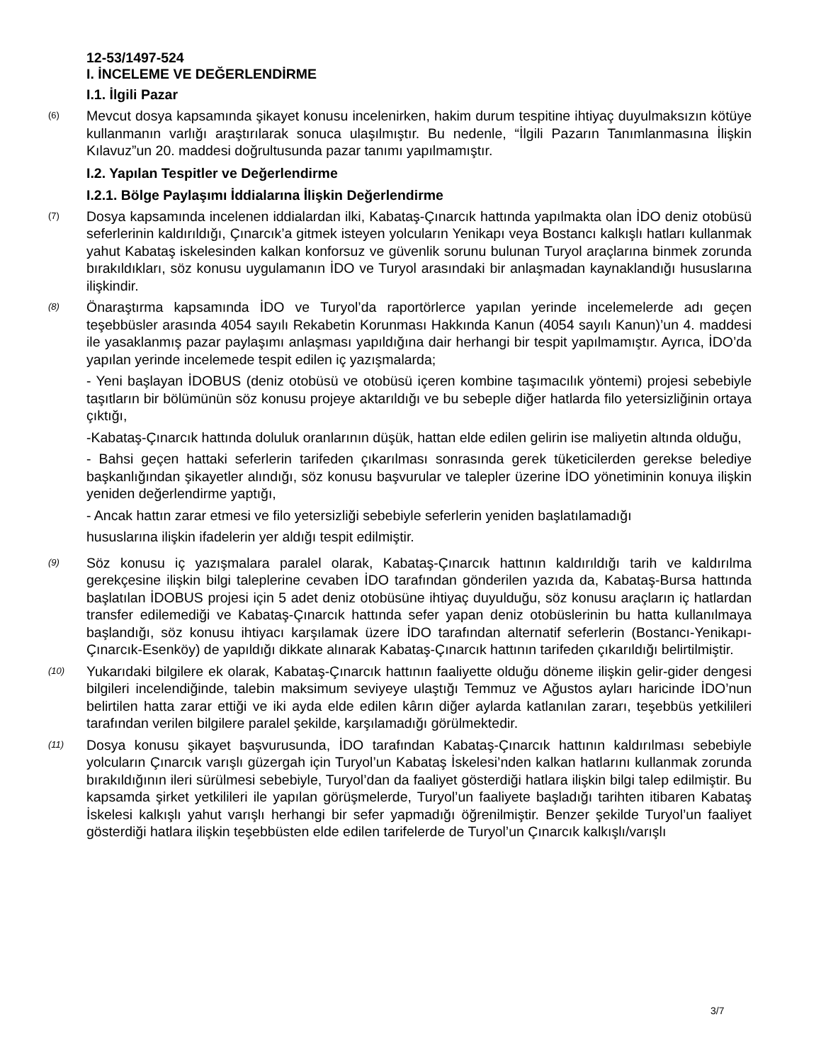12-53/1497-524
I. İNCELEME VE DEĞERLENDİRME
I.1. İlgili Pazar
(6)
Mevcut dosya kapsamında şikayet konusu incelenirken, hakim durum tespitine ihtiyaç duyulmaksızın kötüye kullanmanın varlığı araştırılarak sonuca ulaşılmıştır. Bu nedenle, “İlgili Pazarın Tanımlanmasına İlişkin Kılavuz”un 20. maddesi doğrultusunda pazar tanımı yapılmamıştır.
I.2. Yapılan Tespitler ve Değerlendirme
I.2.1. Bölge Paylaşımı İddialarına İlişkin Değerlendirme
(7)
Dosya kapsamında incelenen iddialardan ilki, Kabataş-Çınarcık hattında yapılmakta olan İDO deniz otobüsü seferlerinin kaldırıldığı, Çınarcık’a gitmek isteyen yolcuların Yenikapı veya Bostancı kalkışlı hatları kullanmak yahut Kabataş iskelesinden kalkan konforsuz ve güvenlik sorunu bulunan Turyol araçlarına binmek zorunda bırakıldıkları, söz konusu uygulamanın İDO ve Turyol arasındaki bir anlaşmadan kaynaklandığı hususlarına ilişkindir.
(8)
Önaraştırma kapsamında İDO ve Turyol’da raportörlerce yapılan yerinde incelemelerde adı geçen teşebbüsler arasında 4054 sayılı Rekabetin Korunması Hakkında Kanun (4054 sayılı Kanun)’un 4. maddesi ile yasaklanmış pazar paylaşımı anlaşması yapıldığına dair herhangi bir tespit yapılmamıştır. Ayrıca, İDO’da yapılan yerinde incelemede tespit edilen iç yazışmalarda;
- Yeni başlayan İDOBUS (deniz otobüsü ve otobüsü içeren kombine taşımacılık yöntemi) projesi sebebiyle taşıtların bir bölümünün söz konusu projeye aktarıldığı ve bu sebeple diğer hatlarda filo yetersizliğinin ortaya çıktığı,
-Kabataş-Çınarcık hattında doluluk oranlarının düşük, hattan elde edilen gelirin ise maliyetin altında olduğu,
- Bahsi geçen hattaki seferlerin tarifeden çıkarılması sonrasında gerek tüketicilerden gerekse belediye başkanlığından şikayetler alındığı, söz konusu başvurular ve talepler üzerine İDO yönetiminin konuya ilişkin yeniden değerlendirme yaptığı,
- Ancak hattın zarar etmesi ve filo yetersizliği sebebiyle seferlerin yeniden başlatılamadığı
hususlarına ilişkin ifadelerin yer aldığı tespit edilmiştir.
(9)
Söz konusu iç yazışmalara paralel olarak, Kabataş-Çınarcık hattının kaldırıldığı tarih ve kaldırılma gerekçesine ilişkin bilgi taleplerine cevaben İDO tarafından gönderilen yazıda da, Kabataş-Bursa hattında başlatılan İDOBUS projesi için 5 adet deniz otobüsüne ihtiyaç duyulduğu, söz konusu araçların iç hatlardan transfer edilemediği ve Kabataş-Çınarcık hattında sefer yapan deniz otobüslerinin bu hatta kullanılmaya başlandığı, söz konusu ihtiyacı karşılamak üzere İDO tarafından alternatif seferlerin (Bostancı-Yenikapı-Çınarcık-Esenköy) de yapıldığı dikkate alınarak Kabataş-Çınarcık hattının tarifeden çıkarıldığı belirtilmiştir.
(10)
Yukarıdaki bilgilere ek olarak, Kabataş-Çınarcık hattının faaliyette olduğu döneme ilişkin gelir-gider dengesi bilgileri incelendiğinde, talebin maksimum seviyeye ulaştığı Temmuz ve Ağustos ayları haricinde İDO’nun belirtilen hatta zarar ettiği ve iki ayda elde edilen kârın diğer aylarda katlanılan zararı, teşebbüs yetkilileri tarafından verilen bilgilere paralel şekilde, karşılamadığı görülmektedir.
(11)
Dosya konusu şikayet başvurusunda, İDO tarafından Kabataş-Çınarcık hattının kaldırılması sebebiyle yolcuların Çınarcık varışlı güzergah için Turyol’un Kabataş İskelesi’nden kalkan hatlarını kullanmak zorunda bırakıldığının ileri sürülmesi sebebiyle, Turyol’dan da faaliyet gösterdiği hatlara ilişkin bilgi talep edilmiştir. Bu kapsamda şirket yetkilileri ile yapılan görüşmelerde, Turyol’un faaliyete başladığı tarihten itibaren Kabataş İskelesi kalkışlı yahut varışlı herhangi bir sefer yapmadığı öğrenilmiştir. Benzer şekilde Turyol’un faaliyet gösterdiği hatlara ilişkin teşebbüsten elde edilen tarifelerde de Turyol’un Çınarcık kalkışlı/varışlı
3/7